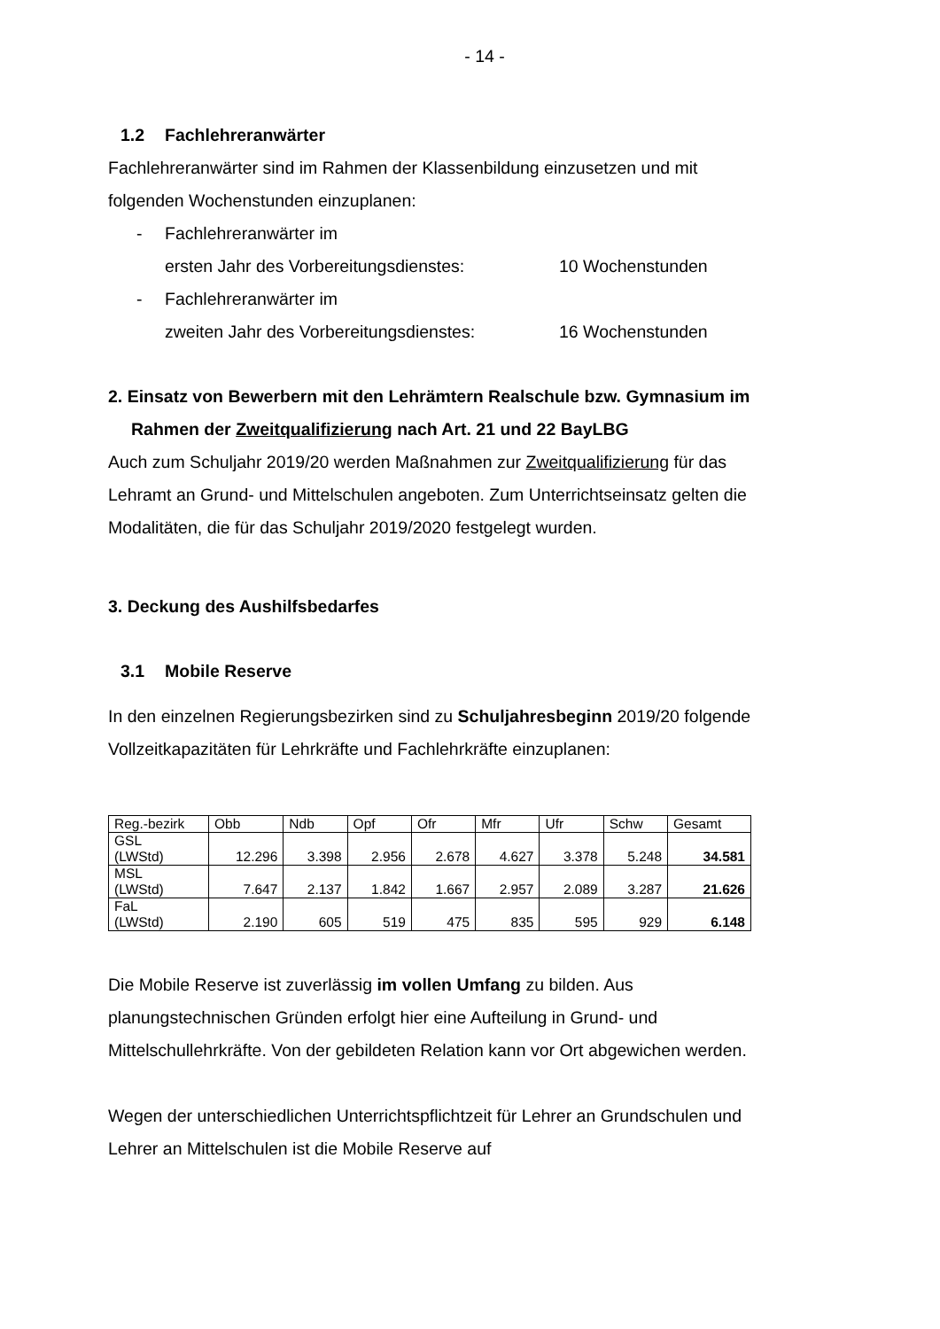- 14 -
1.2 Fachlehreranwärter
Fachlehreranwärter sind im Rahmen der Klassenbildung einzusetzen und mit folgenden Wochenstunden einzuplanen:
- Fachlehreranwärter im
ersten Jahr des Vorbereitungsdienstes:
10 Wochenstunden
- Fachlehreranwärter im
zweiten Jahr des Vorbereitungsdienstes:
16 Wochenstunden
2. Einsatz von Bewerbern mit den Lehrämtern Realschule bzw. Gymnasium im Rahmen der Zweitqualifizierung nach Art. 21 und 22 BayLBG
Auch zum Schuljahr 2019/20 werden Maßnahmen zur Zweitqualifizierung für das Lehramt an Grund- und Mittelschulen angeboten. Zum Unterrichtseinsatz gelten die Modalitäten, die für das Schuljahr 2019/2020 festgelegt wurden.
3. Deckung des Aushilfsbedarfes
3.1 Mobile Reserve
In den einzelnen Regierungsbezirken sind zu Schuljahresbeginn 2019/20 folgende Vollzeitkapazitäten für Lehrkräfte und Fachlehrkräfte einzuplanen:
| Reg.-bezirk | Obb | Ndb | Opf | Ofr | Mfr | Ufr | Schw | Gesamt |
| GSL (LWStd) | 12.296 | 3.398 | 2.956 | 2.678 | 4.627 | 3.378 | 5.248 | 34.581 |
| MSL (LWStd) | 7.647 | 2.137 | 1.842 | 1.667 | 2.957 | 2.089 | 3.287 | 21.626 |
| FaL (LWStd) | 2.190 | 605 | 519 | 475 | 835 | 595 | 929 | 6.148 |
Die Mobile Reserve ist zuverlässig im vollen Umfang zu bilden. Aus planungstechnischen Gründen erfolgt hier eine Aufteilung in Grund- und Mittelschullehrkräfte. Von der gebildeten Relation kann vor Ort abgewichen werden.
Wegen der unterschiedlichen Unterrichtspflichtzeit für Lehrer an Grundschulen und Lehrer an Mittelschulen ist die Mobile Reserve auf